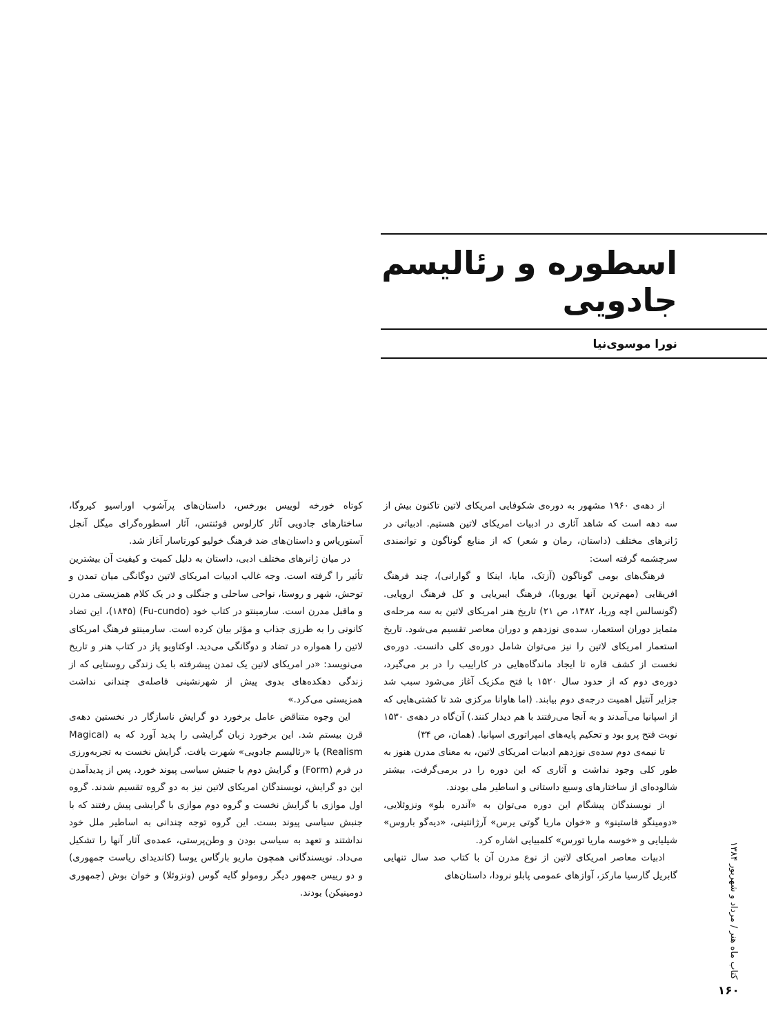اسطوره و رئالیسم جادویی
نورا موسوی‌نیا
از دهه‌ی ۱۹۶۰ مشهور به دوره‌ی شکوفایی امریکای لاتین تاکنون بیش از سه دهه است که شاهد آثاری در ادبیات امریکای لاتین هستیم. ادبیاتی در ژانرهای مختلف (داستان، رمان و شعر) که از منابع گوناگون و توانمندی سرچشمه گرفته است:
فرهنگ‌های بومی گوناگون (آزتک، مایا، اینکا و گوارانی)، چند فرهنگ افریقایی (مهم‌ترین آنها یوروبا)، فرهنگ ایبریایی و کل فرهنگ اروپایی. (گونسالس اچه وریا، ۱۳۸۲، ص ۲۱) تاریخ هنر امریکای لاتین به سه مرحله‌ی متمایز دوران استعمار، سده‌ی نوزدهم و دوران معاصر تقسیم می‌شود. تاریخ استعمار امریکای لاتین را نیز می‌توان شامل دوره‌ی کلی دانست. دوره‌ی نخست از کشف قاره تا ایجاد ماندگاه‌هایی در کاراییب را در بر می‌گیرد، دوره‌ی دوم که از حدود سال ۱۵۲۰ با فتح مکزیک آغاز می‌شود سبب شد جزایر آنتیل اهمیت درجه‌ی دوم بیابند. (اما هاوانا مرکزی شد تا کشتی‌هایی که از اسپانیا می‌آمدند و به آنجا می‌رفتند با هم دیدار کنند.) آن‌گاه در دهه‌ی ۱۵۳۰ نوبت فتح پرو بود و تحکیم پایه‌های امپراتوری اسپانیا. (همان، ص ۳۴)
تا نیمه‌ی دوم سده‌ی نوزدهم ادبیات امریکای لاتین، به معنای مدرن هنوز به طور کلی وجود نداشت و آثاری که این دوره را در برمی‌گرفت، بیشتر شالوده‌ای از ساختارهای وسیع داستانی و اساطیر ملی بودند.
از نویسندگان پیشگام این دوره می‌توان به «آندره بلو» ونزوئلایی، «دومینگو فاستینو» و «خوان ماریا گوتی یرس» آرژانتینی، «دیه‌گو باروس» شیلیایی و «خوسه ماریا تورس» کلمبیایی اشاره کرد.
ادبیات معاصر امریکای لاتین از نوع مدرن آن با کتاب صد سال تنهایی گابریل گارسیا مارکز، آوازهای عمومی پابلو نرودا، داستان‌های
کوتاه خورخه لوییس بورخس، داستان‌های پرآشوب اوراسیو کیروگا، ساختارهای جادویی آثار کارلوس فوئنتس، آثار اسطوره‌گرای میگل آنجل آستوریاس و داستان‌های ضد فرهنگ خولیو کورتاسار آغاز شد.
در میان ژانرهای مختلف ادبی، داستان به دلیل کمیت و کیفیت آن بیشترین تأثیر را گرفته است. وجه غالب ادبیات امریکای لاتین دوگانگی میان تمدن و توحش، شهر و روستا، نواحی ساحلی و جنگلی و در یک کلام همزیستی مدرن و ماقبل مدرن است. سارمینتو در کتاب خود (Fu-cundo) (۱۸۴۵)، این تضاد کانونی را به طرزی جذاب و مؤثر بیان کرده است. سارمینتو فرهنگ امریکای لاتین را همواره در تضاد و دوگانگی می‌دید. اوکتاویو پاز در کتاب هنر و تاریخ می‌نویسد: «در امریکای لاتین یک تمدن پیشرفته با یک زندگی روستایی که از زندگی دهکده‌های بدوی پیش از شهرنشینی فاصله‌ی چندانی نداشت همزیستی می‌کرد.»
این وجوه متناقض عامل برخورد دو گرایش ناسازگار در نخستین دهه‌ی قرن بیستم شد. این برخورد زبان گرایشی را پدید آورد که به (Magical Realism) یا «رئالیسم جادویی» شهرت یافت. گرایش نخست به تجربه‌ورزی در فرم (Form) و گرایش دوم با جنبش سیاسی پیوند خورد. پس از پدیدآمدن این دو گرایش، نویسندگان امریکای لاتین نیز به دو گروه تقسیم شدند. گروه اول موازی با گرایش نخست و گروه دوم موازی با گرایشی پیش رفتند که با جنبش سیاسی پیوند بست. این گروه توجه چندانی به اساطیر ملل خود نداشتند و تعهد به سیاسی بودن و وطن‌پرستی، عمده‌ی آثار آنها را تشکیل می‌داد. نویسندگانی همچون ماریو بارگاس یوسا (کاندیدای ریاست جمهوری) و دو رییس جمهور دیگر رومولو گایه گوس (ونزوئلا) و خوان بوش (جمهوری دومینیکن) بودند.
کتاب ماه هنر / مرداد و شهریور ۱۳۸۴
۱۶۰